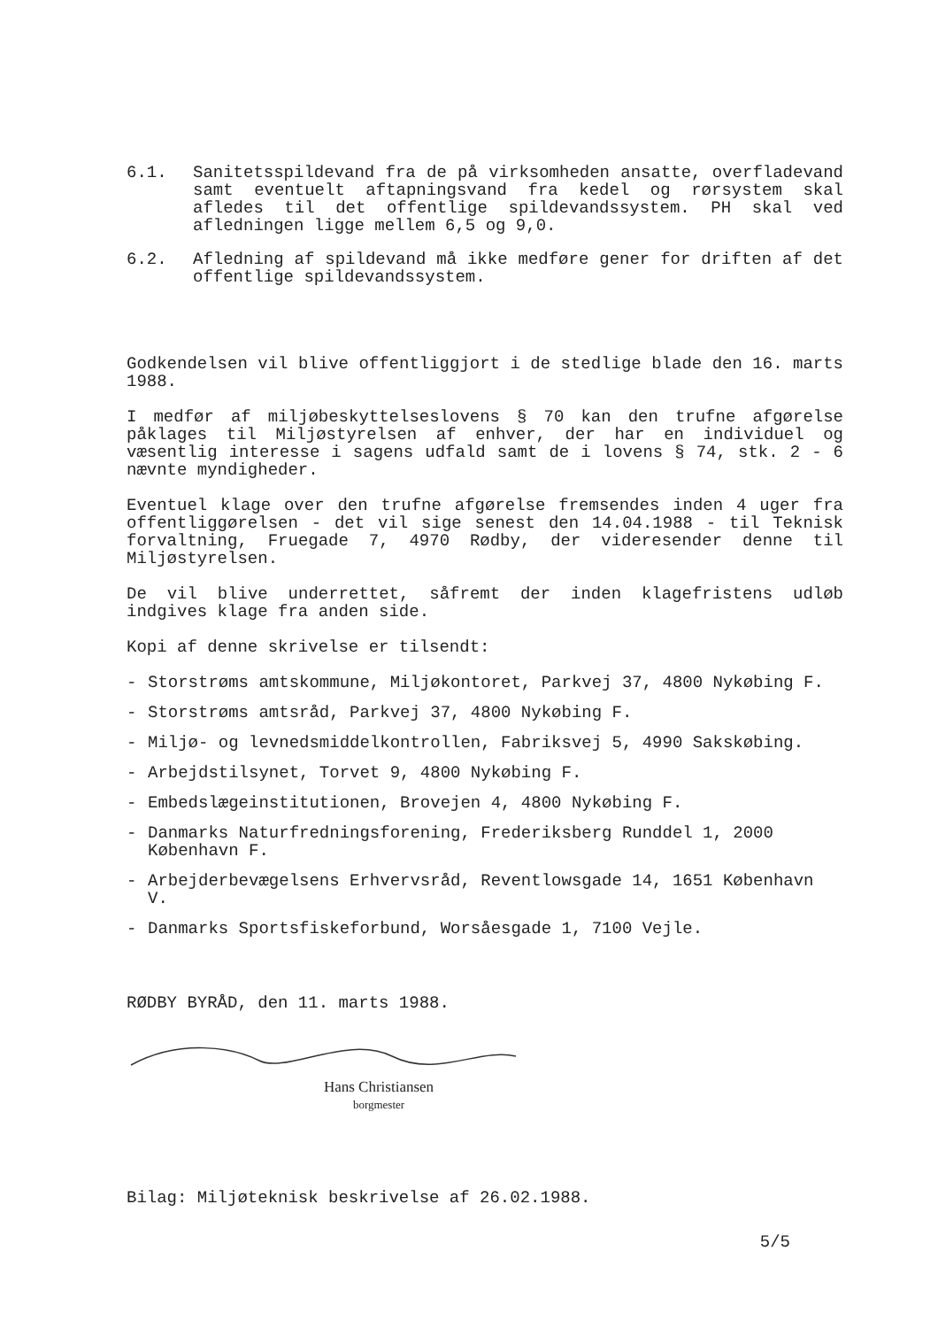6.1. Sanitetsspildevand fra de på virksomheden ansatte, overfladevand samt eventuelt aftapningsvand fra kedel og rørsystem skal afledes til det offentlige spildevandssystem. PH skal ved afledningen ligge mellem 6,5 og 9,0.
6.2. Afledning af spildevand må ikke medføre gener for driften af det offentlige spildevandssystem.
Godkendelsen vil blive offentliggjort i de stedlige blade den 16. marts 1988.
I medfør af miljøbeskyttelseslovens § 70 kan den trufne afgørelse påklages til Miljøstyrelsen af enhver, der har en individuel og væsentlig interesse i sagens udfald samt de i lovens § 74, stk. 2 - 6 nævnte myndigheder.
Eventuel klage over den trufne afgørelse fremsendes inden 4 uger fra offentliggørelsen - det vil sige senest den 14.04.1988 - til Teknisk forvaltning, Fruegade 7, 4970 Rødby, der videresender denne til Miljøstyrelsen.
De vil blive underrettet, såfremt der inden klagefristens udløb indgives klage fra anden side.
Kopi af denne skrivelse er tilsendt:
- Storstrøms amtskommune, Miljøkontoret, Parkvej 37, 4800 Nykøbing F.
- Storstrøms amtsråd, Parkvej 37, 4800 Nykøbing F.
- Miljø- og levnedsmiddelkontrollen, Fabriksvej 5, 4990 Sakskøbing.
- Arbejdstilsynet, Torvet 9, 4800 Nykøbing F.
- Embedslægeinstitutionen, Brovejen 4, 4800 Nykøbing F.
- Danmarks Naturfredningsforening, Frederiksberg Runddel 1, 2000 København F.
- Arbejderbevægelsens Erhvervsråd, Reventlowsgade 14, 1651 København V.
- Danmarks Sportsfiskeforbund, Worsåesgade 1, 7100 Vejle.
RØDBY BYRÅD, den 11. marts 1988.
Hans Christiansen
borgmester
Bilag: Miljøteknisk beskrivelse af 26.02.1988.
5/5